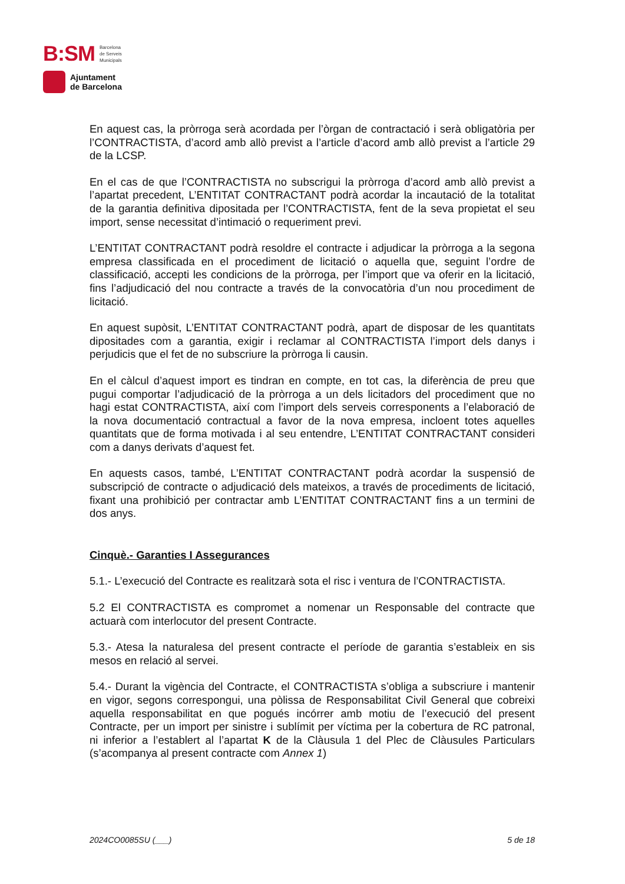B:SM Barcelona
de Serveis
Municipals
Ajuntament
de Barcelona
En aquest cas, la pròrroga serà acordada per l’òrgan de contractació i serà obligatòria per l’CONTRACTISTA, d’acord amb allò previst a l’article d’acord amb allò previst a l’article 29 de la LCSP.
En el cas de que l’CONTRACTISTA no subscrigui la pròrroga d’acord amb allò previst a l’apartat precedent, L’ENTITAT CONTRACTANT podrà acordar la incautació de la totalitat de la garantia definitiva dipositada per l’CONTRACTISTA, fent de la seva propietat el seu import, sense necessitat d’intimació o requeriment previ.
L’ENTITAT CONTRACTANT podrà resoldre el contracte i adjudicar la pròrroga a la segona empresa classificada en el procediment de licitació o aquella que, seguint l’ordre de classificació, accepti les condicions de la pròrroga, per l’import que va oferir en la licitació, fins l’adjudicació del nou contracte a través de la convocatòria d’un nou procediment de licitació.
En aquest supòsit, L’ENTITAT CONTRACTANT podrà, apart de disposar de les quantitats dipositades com a garantia, exigir i reclamar al CONTRACTISTA l’import dels danys i perjudicis que el fet de no subscriure la pròrroga li causin.
En el càlcul d’aquest import es tindran en compte, en tot cas, la diferència de preu que pugui comportar l’adjudicació de la pròrroga a un dels licitadors del procediment que no hagi estat CONTRACTISTA, així com l’import dels serveis corresponents a l’elaboració de la nova documentació contractual a favor de la nova empresa, incloent totes aquelles quantitats que de forma motivada i al seu entendre, L’ENTITAT CONTRACTANT consideri com a danys derivats d’aquest fet.
En aquests casos, també, L’ENTITAT CONTRACTANT podrà acordar la suspensió de subscripció de contracte o adjudicació dels mateixos, a través de procediments de licitació, fixant una prohibició per contractar amb L’ENTITAT CONTRACTANT fins a un termini de dos anys.
Cinquè.- Garanties I Assegurances
5.1.- L’execució del Contracte es realitzarà sota el risc i ventura de l’CONTRACTISTA.
5.2 El CONTRACTISTA es compromet a nomenar un Responsable del contracte que actuarà com interlocutor del present Contracte.
5.3.- Atesa la naturalesa del present contracte el període de garantia s’estableix en sis mesos en relació al servei.
5.4.- Durant la vigència del Contracte, el CONTRACTISTA s’obliga a subscriure i mantenir en vigor, segons correspongui, una pòlissa de Responsabilitat Civil General que cobreixi aquella responsabilitat en que pogués incórrer amb motiu de l’execució del present Contracte, per un import per sinistre i sublímit per víctima per la cobertura de RC patronal, ni inferior a l’establert al l’apartat K de la Clàusula 1 del Plec de Clàusules Particulars (s’acompanya al present contracte com Annex 1)
2024CO0085SU (___) 5 de 18